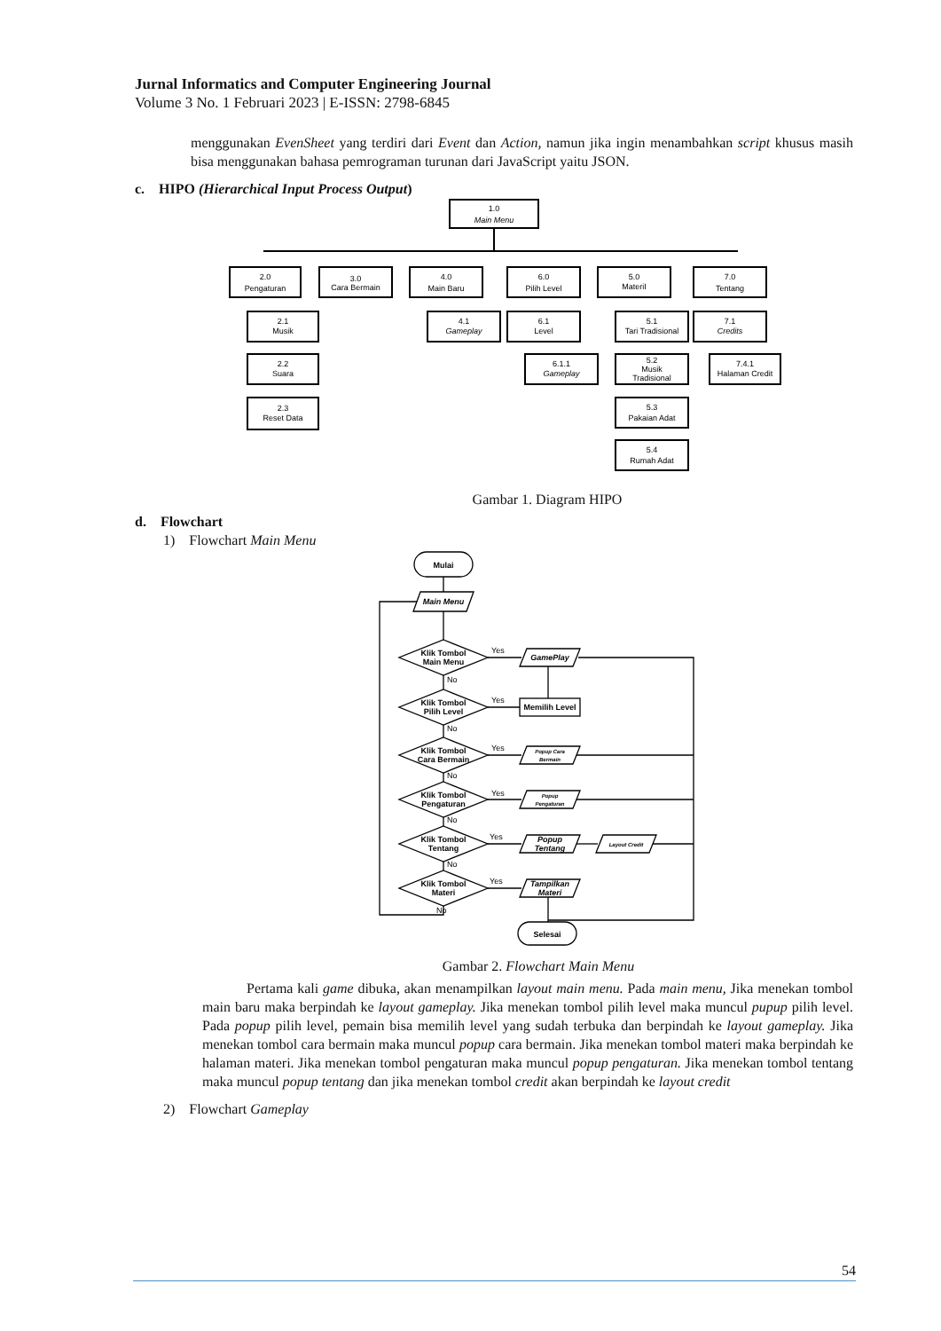Jurnal Informatics and Computer Engineering Journal
Volume 3 No. 1 Februari 2023 | E-ISSN: 2798-6845
menggunakan EvenSheet yang terdiri dari Event dan Action, namun jika ingin menambahkan script khusus masih bisa menggunakan bahasa pemrograman turunan dari JavaScript yaitu JSON.
c. HIPO (Hierarchical Input Process Output)
1.0
Main Menu
2.0
Pengaturan
3.0
Cara Bermain
4.0
Main Baru
6.0
Pilih Level
5.0
MateriI
7.0
Tentang
2.1
Musik
2.2
Suara
2.3
Reset Data
4.1
Gameplay
6.1
Level
6.1.1
Gameplay
5.1
Tari Tradisional
5.2
Musik
Tradisional
5.3
Pakaian Adat
5.4
Rumah Adat
7.1
Credits
7.4.1
Halaman Credit
Gambar 1. Diagram HIPO
d. Flowchart
1) Flowchart Main Menu
Mulai
Main Menu
Klik Tombol
Main Menu
Klik Tombol
Pilih Level
Klik Tombol
Cara Bermain
Klik Tombol
Pengaturan
Klik Tombol
Tentang
Klik Tombol
Materi
GamePlay
Memilih Level
Popup Cara
Bermain
Popup
Pengaturan
Popup
Tentang
Layout Credit
Tampilkan
Materi
Selesai
Yes
No
Yes
No
Yes
No
Yes
No
Yes
No
Yes
No
Gambar 2. Flowchart Main Menu
Pertama kali game dibuka, akan menampilkan layout main menu. Pada main menu, Jika menekan tombol main baru maka berpindah ke layout gameplay. Jika menekan tombol pilih level maka muncul pupup pilih level. Pada popup pilih level, pemain bisa memilih level yang sudah terbuka dan berpindah ke layout gameplay. Jika menekan tombol cara bermain maka muncul popup cara bermain. Jika menekan tombol materi maka berpindah ke halaman materi. Jika menekan tombol pengaturan maka muncul popup pengaturan. Jika menekan tombol tentang maka muncul popup tentang dan jika menekan tombol credit akan berpindah ke layout credit
2) Flowchart Gameplay
54